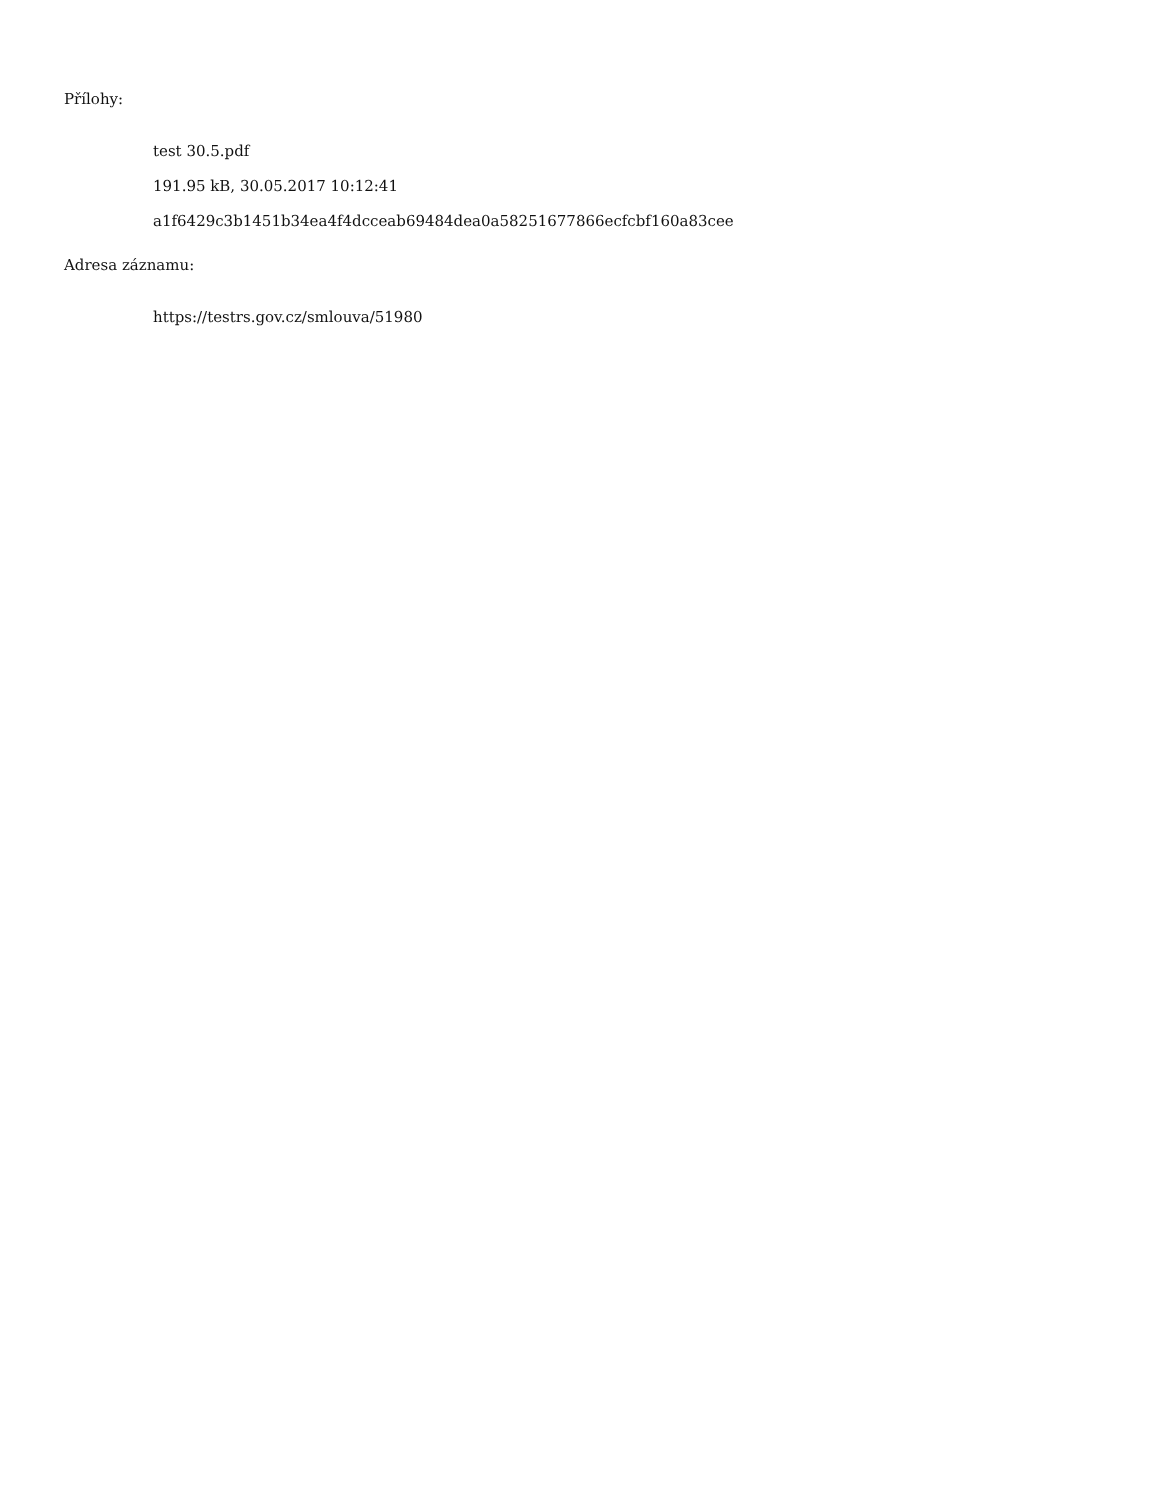Přílohy:
test 30.5.pdf
191.95 kB, 30.05.2017 10:12:41
a1f6429c3b1451b34ea4f4dcceab69484dea0a58251677866ecfcbf160a83cee
Adresa záznamu:
https://testrs.gov.cz/smlouva/51980